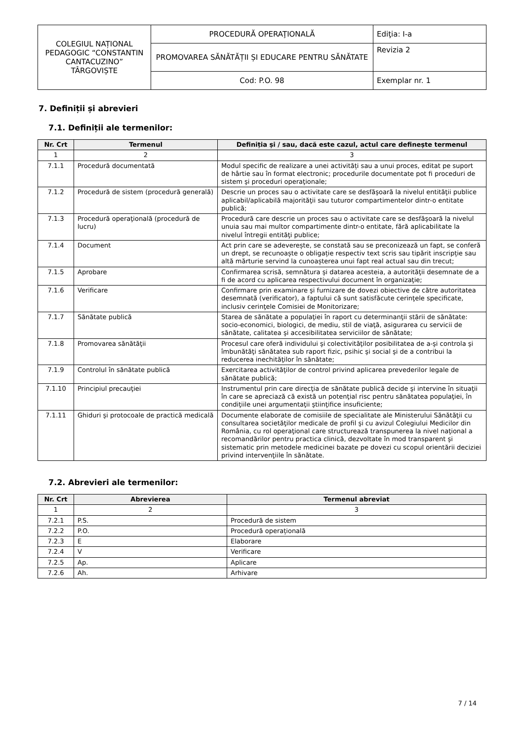| COLEGIUL NAȚIONAL PEDAGOGIC “CONSTANTIN CANTACUZINO” TÂRGOVIȘTE | PROCEDURĂ OPERAŢIONALĂ | Ediţia: I-a |
| | PROMOVAREA SĂNĂTĂȚII ȘI EDUCARE PENTRU SĂNĂTATE | Revizia 2 |
| | Cod: P.O. 98 | Exemplar nr. 1 |
7. Definiții și abrevieri
7.1. Definiții ale termenilor:
| Nr. Crt | Termenul | Definiția și / sau, dacă este cazul, actul care definește termenul |
| --- | --- | --- |
| 1 | 2 | 3 |
| 7.1.1 | Procedură documentată | Modul specific de realizare a unei activități sau a unui proces, editat pe suport de hârtie sau în format electronic; procedurile documentate pot fi proceduri de sistem şi proceduri operaţionale; |
| 7.1.2 | Procedură de sistem (procedură generală) | Descrie un proces sau o activitate care se desfăşoară la nivelul entităţii publice aplicabil/aplicabilă majorităţii sau tuturor compartimentelor dintr-o entitate publică; |
| 7.1.3 | Procedură operaţională (procedură de lucru) | Procedură care descrie un proces sau o activitate care se desfăşoară la nivelul unuia sau mai multor compartimente dintr-o entitate, fără aplicabilitate la nivelul întregii entităţi publice; |
| 7.1.4 | Document | Act prin care se adeverește, se constată sau se preconizează un fapt, se conferă un drept, se recunoaște o obligație respectiv text scris sau tipărit inscripție sau altă mărturie servind la cunoașterea unui fapt real actual sau din trecut; |
| 7.1.5 | Aprobare | Confirmarea scrisă, semnătura şi datarea acesteia, a autorităţii desemnate de a fi de acord cu aplicarea respectivului document în organizaţie; |
| 7.1.6 | Verificare | Confirmare prin examinare şi furnizare de dovezi obiective de către autoritatea desemnată (verificator), a faptului că sunt satisfăcute cerinţele specificate, inclusiv cerinţele Comisiei de Monitorizare; |
| 7.1.7 | Sănătate publică | Starea de sănătate a populaţiei în raport cu determinanţii stării de sănătate: socio-economici, biologici, de mediu, stil de viaţă, asigurarea cu servicii de sănătate, calitatea şi accesibilitatea serviciilor de sănătate; |
| 7.1.8 | Promovarea sănătăţii | Procesul care oferă individului şi colectivităţilor posibilitatea de a-şi controla şi îmbunătăţi sănătatea sub raport fizic, psihic şi social şi de a contribui la reducerea inechităţilor în sănătate; |
| 7.1.9 | Controlul în sănătate publică | Exercitarea activităţilor de control privind aplicarea prevederilor legale de sănătate publică; |
| 7.1.10 | Principiul precauţiei | Instrumentul prin care direcţia de sănătate publică decide şi intervine în situaţii în care se apreciază că există un potenţial risc pentru sănătatea populaţiei, în condiţiile unei argumentaţii ştiinţifice insuficiente; |
| 7.1.11 | Ghiduri şi protocoale de practică medicală | Documente elaborate de comisiile de specialitate ale Ministerului Sănătăţii cu consultarea societăţilor medicale de profil şi cu avizul Colegiului Medicilor din România, cu rol operaţional care structurează transpunerea la nivel naţional a recomandărilor pentru practica clinică, dezvoltate în mod transparent şi sistematic prin metodele medicinei bazate pe dovezi cu scopul orientării deciziei privind intervenţiile în sănătate. |
7.2. Abrevieri ale termenilor:
| Nr. Crt | Abrevierea | Termenul abreviat |
| --- | --- | --- |
| 1 | 2 | 3 |
| 7.2.1 | P.S. | Procedură de sistem |
| 7.2.2 | P.O. | Procedură operațională |
| 7.2.3 | E | Elaborare |
| 7.2.4 | V | Verificare |
| 7.2.5 | Ap. | Aplicare |
| 7.2.6 | Ah. | Arhivare |
7 / 14